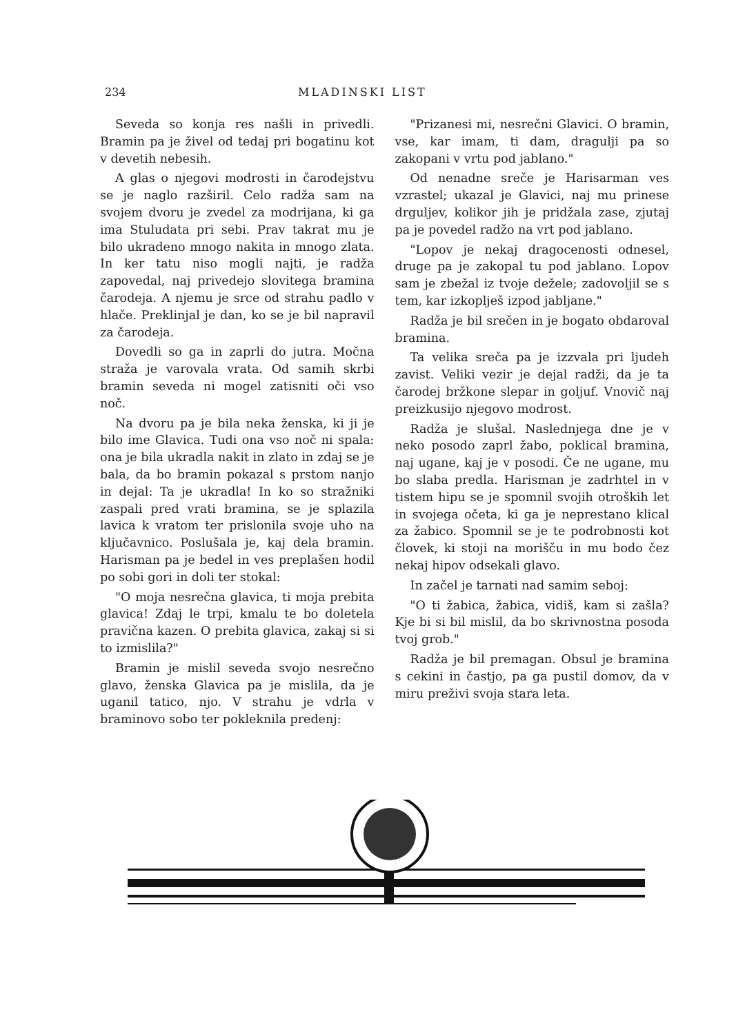234 MLADINSKI LIST
Seveda so konja res našli in privedli. Bramin pa je živel od tedaj pri bogatinu kot v devetih nebesih.
A glas o njegovi modrosti in čarodejstvu se je naglo razširil. Celo radža sam na svojem dvoru je zvedel za modrijana, ki ga ima Stuludata pri sebi. Prav takrat mu je bilo ukradeno mnogo nakita in mnogo zlata. In ker tatu niso mogli najti, je radža zapovedal, naj privedejo slovitega bramina čarodeja. A njemu je srce od strahu padlo v hlače. Preklinjal je dan, ko se je bil napravil za čarodeja.
Dovedli so ga in zaprli do jutra. Močna straža je varovala vrata. Od samih skrbi bramin seveda ni mogel zatisniti oči vso noč.
Na dvoru pa je bila neka ženska, ki ji je bilo ime Glavica. Tudi ona vso noč ni spala: ona je bila ukradla nakit in zlato in zdaj se je bala, da bo bramin pokazal s prstom nanjo in dejal: Ta je ukradla! In ko so stražniki zaspali pred vrati bramina, se je splazila lavica k vratom ter prislonila svoje uho na ključavnico. Poslušala je, kaj dela bramin. Harisman pa je bedel in ves preplašen hodil po sobi gori in doli ter stokal:
"O moja nesrečna glavica, ti moja prebita glavica! Zdaj le trpi, kmalu te bo doletela pravična kazen. O prebita glavica, zakaj si si to izmislila?"
Bramin je mislil seveda svojo nesrečno glavo, ženska Glavica pa je mislila, da je uganil tatico, njo. V strahu je vdrla v braminovo sobo ter pokleknila predenj:
"Prizanesi mi, nesrečni Glavici. O bramin, vse, kar imam, ti dam, dragulji pa so zakopani v vrtu pod jablano."
Od nenadne sreče je Harisarman ves vzrastel; ukazal je Glavici, naj mu prinese drguljev, kolikor jih je pridžala zase, zjutaj pa je povedel radžo na vrt pod jablano.
"Lopov je nekaj dragocenosti odnesel, druge pa je zakopal tu pod jablano. Lopov sam je zbežal iz tvoje dežele; zadovoljil se s tem, kar izkoplješ izpod jabljane."
Radža je bil srečen in je bogato obdaroval bramina.
Ta velika sreča pa je izzvala pri ljudeh zavist. Veliki vezir je dejal radži, da je ta čarodej bržkone slepar in goljuf. Vnovič naj preizkusijo njegovo modrost.
Radža je slušal. Naslednjega dne je v neko posodo zaprl žabo, poklical bramina, naj ugane, kaj je v posodi. Če ne ugane, mu bo slaba predla. Harisman je zadrhtel in v tistem hipu se je spomnil svojih otroških let in svojega očeta, ki ga je neprestano klical za žabico. Spomnil se je te podrobnosti kot človek, ki stoji na morišču in mu bodo čez nekaj hipov odsekali glavo.
In začel je tarnati nad samim seboj:
"O ti žabica, žabica, vidiš, kam si zašla? Kje bi si bil mislil, da bo skrivnostna posoda tvoj grob."
Radža je bil premagan. Obsul je bramina s cekini in častjo, pa ga pustil domov, da v miru preživi svoja stara leta.